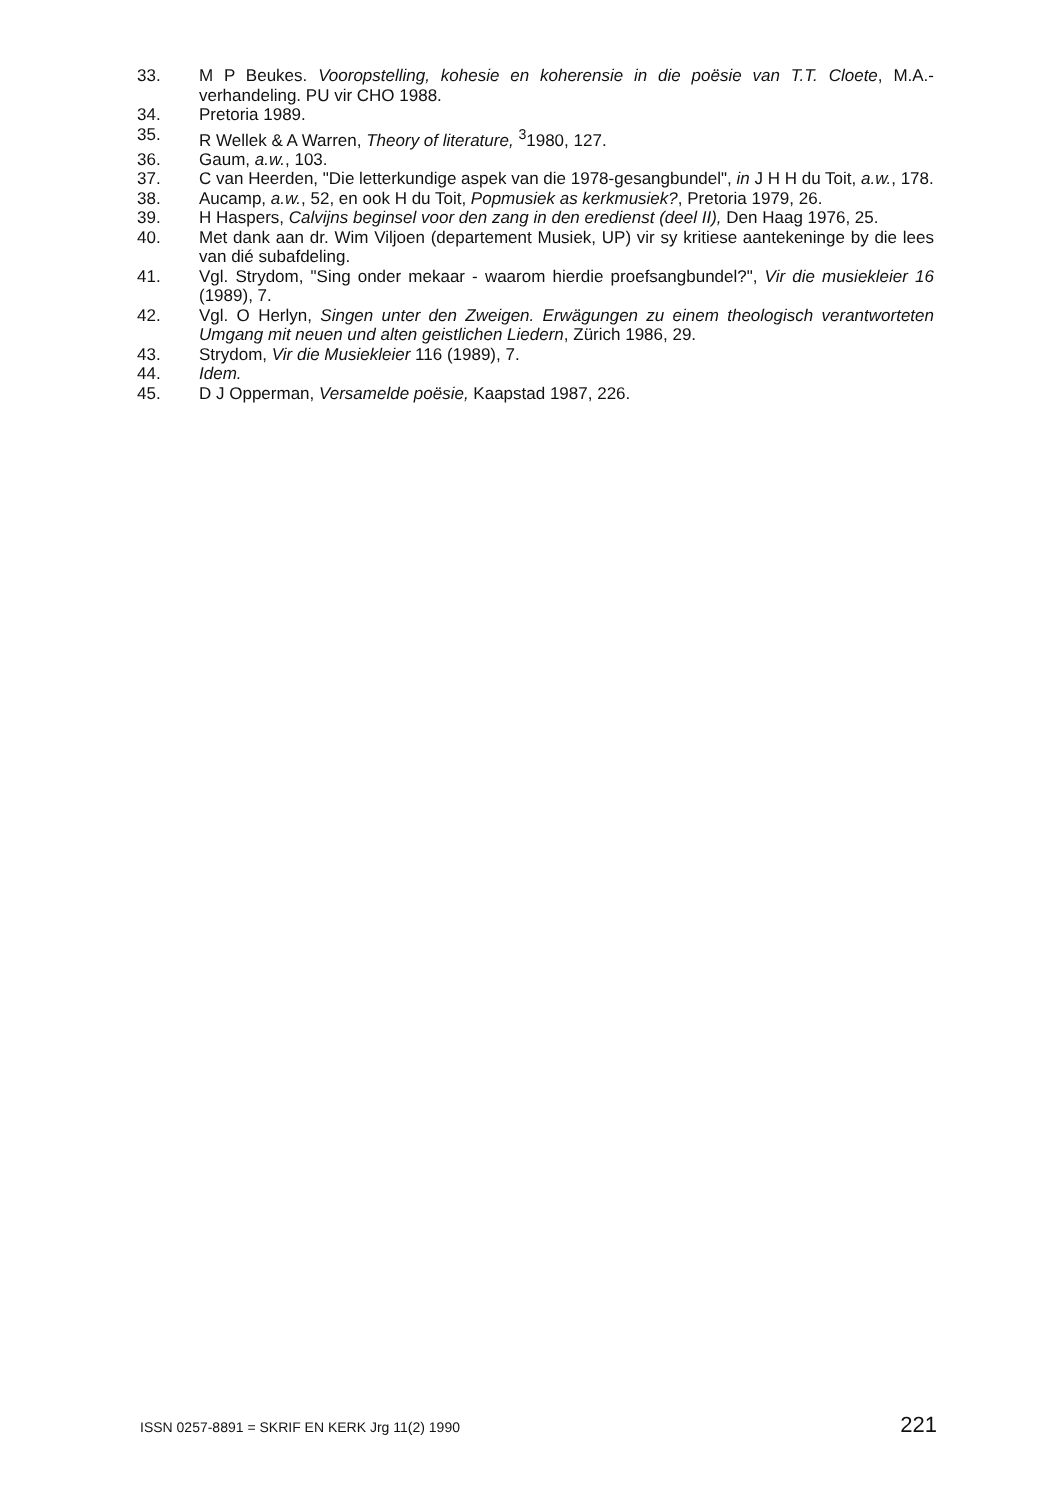33. M P Beukes. Vooropstelling, kohesie en koherensie in die poësie van T.T. Cloete, M.A.-verhandeling. PU vir CHO 1988.
34. Pretoria 1989.
35. R Wellek & A Warren, Theory of literature, <sup>3</sup>1980, 127.
36. Gaum, a.w., 103.
37. C van Heerden, "Die letterkundige aspek van die 1978-gesangbundel", in J H H du Toit, a.w., 178.
38. Aucamp, a.w., 52, en ook H du Toit, Popmusiek as kerkmusiek?, Pretoria 1979, 26.
39. H Haspers, Calvijns beginsel voor den zang in den eredienst (deel II), Den Haag 1976, 25.
40. Met dank aan dr. Wim Viljoen (departement Musiek, UP) vir sy kritiese aantekeninge by die lees van dié subafdeling.
41. Vgl. Strydom, "Sing onder mekaar - waarom hierdie proefsangbundel?", Vir die musiekleier 16 (1989), 7.
42. Vgl. O Herlyn, Singen unter den Zweigen. Erwägungen zu einem theologisch verantworteten Umgang mit neuen und alten geistlichen Liedern, Zürich 1986, 29.
43. Strydom, Vir die Musiekleier 116 (1989), 7.
44. Idem.
45. D J Opperman, Versamelde poësie, Kaapstad 1987, 226.
ISSN 0257-8891 = SKRIF EN KERK Jrg 11(2) 1990 221